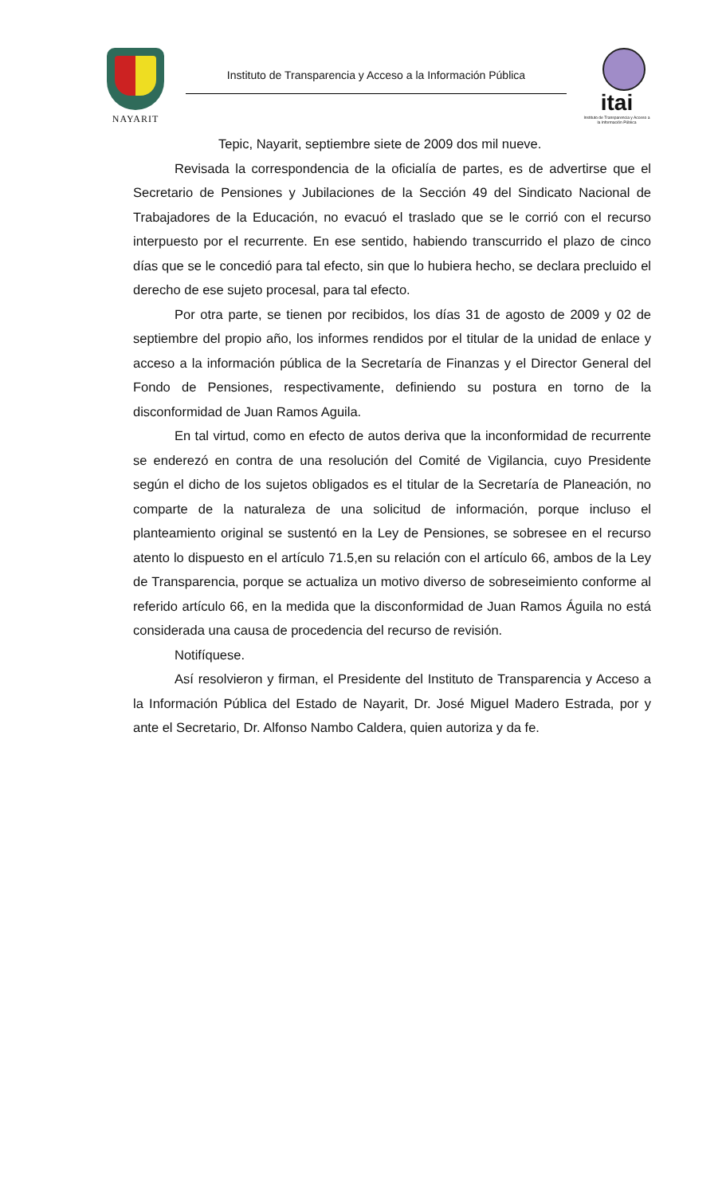NAYARIT
Instituto de Transparencia y Acceso a la Información Pública
itai
Instituto de Transparencia y Acceso a la Información Pública
Tepic, Nayarit, septiembre siete de 2009 dos mil nueve.
Revisada la correspondencia de la oficialía de partes, es de advertirse que el Secretario de Pensiones y Jubilaciones de la Sección 49 del Sindicato Nacional de Trabajadores de la Educación, no evacuó el traslado que se le corrió con el recurso interpuesto por el recurrente. En ese sentido, habiendo transcurrido el plazo de cinco días que se le concedió para tal efecto, sin que lo hubiera hecho, se declara precluido el derecho de ese sujeto procesal, para tal efecto.
Por otra parte, se tienen por recibidos, los días 31 de agosto de 2009 y 02 de septiembre del propio año, los informes rendidos por el titular de la unidad de enlace y acceso a la información pública de la Secretaría de Finanzas y el Director General del Fondo de Pensiones, respectivamente, definiendo su postura en torno de la disconformidad de Juan Ramos Aguila.
En tal virtud, como en efecto de autos deriva que la inconformidad de recurrente se enderezó en contra de una resolución del Comité de Vigilancia, cuyo Presidente según el dicho de los sujetos obligados es el titular de la Secretaría de Planeación, no comparte de la naturaleza de una solicitud de información, porque incluso el planteamiento original se sustentó en la Ley de Pensiones, se sobresee en el recurso atento lo dispuesto en el artículo 71.5,en su relación con el artículo 66, ambos de la Ley de Transparencia, porque se actualiza un motivo diverso de sobreseimiento conforme al referido artículo 66, en la medida que la disconformidad de Juan Ramos Águila no está considerada una causa de procedencia del recurso de revisión.
Notifíquese.
Así resolvieron y firman, el Presidente del Instituto de Transparencia y Acceso a la Información Pública del Estado de Nayarit, Dr. José Miguel Madero Estrada, por y ante el Secretario, Dr. Alfonso Nambo Caldera, quien autoriza y da fe.